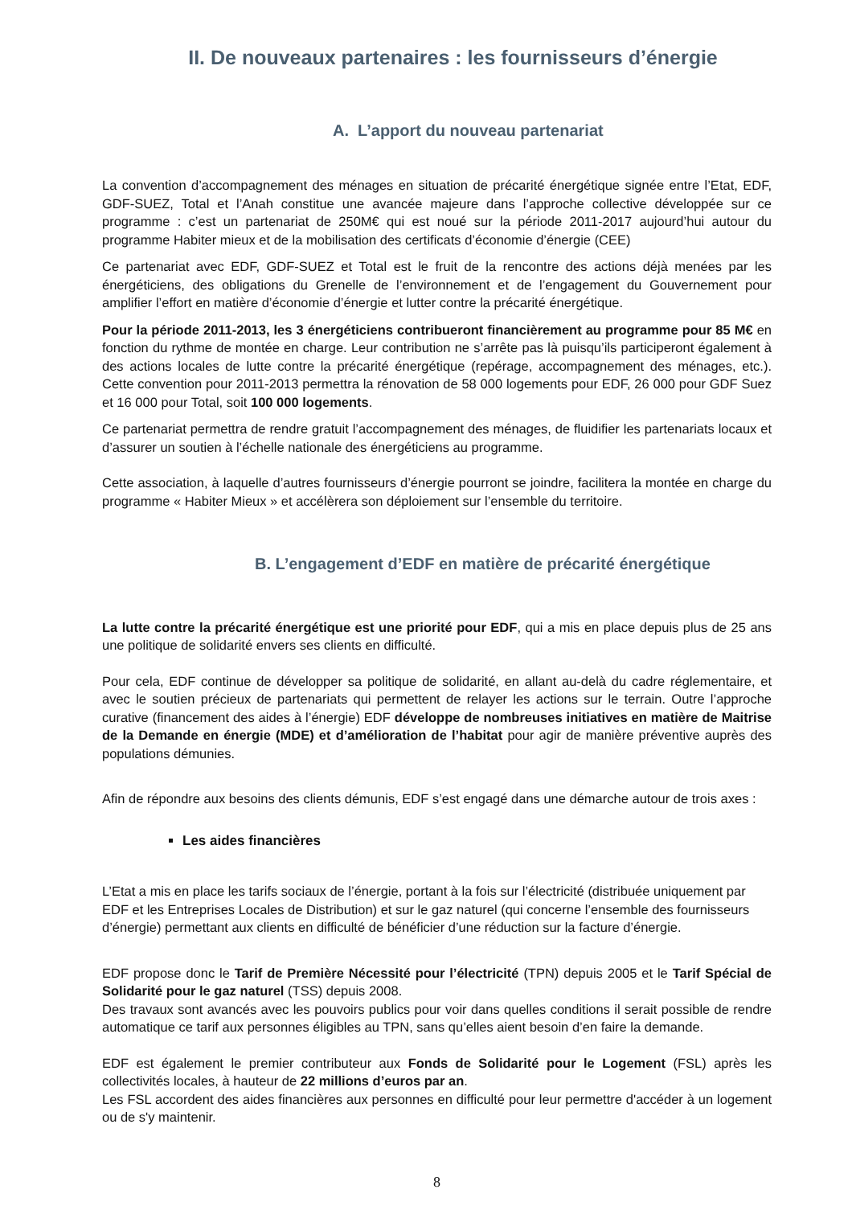II. De nouveaux partenaires : les fournisseurs d’énergie
A. L’apport du nouveau partenariat
La convention d’accompagnement des ménages en situation de précarité énergétique signée entre l’Etat, EDF, GDF-SUEZ, Total et l’Anah constitue une avancée majeure dans l’approche collective développée sur ce programme : c’est un partenariat de 250M€ qui est noué sur la période 2011-2017 aujourd’hui autour du programme Habiter mieux et de la mobilisation des certificats d’économie d’énergie (CEE)
Ce partenariat avec EDF, GDF-SUEZ et Total est le fruit de la rencontre des actions déjà menées par les énergéticiens, des obligations du Grenelle de l’environnement et de l’engagement du Gouvernement pour amplifier l’effort en matière d’économie d’énergie et lutter contre la précarité énergétique.
Pour la période 2011-2013, les 3 énergéticiens contribueront financièrement au programme pour 85 M€ en fonction du rythme de montée en charge. Leur contribution ne s’arrête pas là puisqu’ils participeront également à des actions locales de lutte contre la précarité énergétique (repérage, accompagnement des ménages, etc.). Cette convention pour 2011-2013 permettra la rénovation de 58 000 logements pour EDF, 26 000 pour GDF Suez et 16 000 pour Total, soit 100 000 logements.
Ce partenariat permettra de rendre gratuit l’accompagnement des ménages, de fluidifier les partenariats locaux et d’assurer un soutien à l’échelle nationale des énergéticiens au programme.
Cette association, à laquelle d’autres fournisseurs d’énergie pourront se joindre, facilitera la montée en charge du programme « Habiter Mieux » et accélèrera son déploiement sur l’ensemble du territoire.
B. L’engagement d’EDF en matière de précarité énergétique
La lutte contre la précarité énergétique est une priorité pour EDF, qui a mis en place depuis plus de 25 ans une politique de solidarité envers ses clients en difficulté.
Pour cela, EDF continue de développer sa politique de solidarité, en allant au-delà du cadre réglementaire, et avec le soutien précieux de partenariats qui permettent de relayer les actions sur le terrain. Outre l’approche curative (financement des aides à l’énergie) EDF développe de nombreuses initiatives en matière de Maitrise de la Demande en énergie (MDE) et d’amélioration de l’habitat pour agir de manière préventive auprès des populations démunies.
Afin de répondre aux besoins des clients démunis, EDF s’est engagé dans une démarche autour de trois axes :
Les aides financières
L’Etat a mis en place les tarifs sociaux de l’énergie, portant à la fois sur l’électricité (distribuée uniquement par EDF et les Entreprises Locales de Distribution) et sur le gaz naturel (qui concerne l’ensemble des fournisseurs d’énergie) permettant aux clients en difficulté de bénéficier d’une réduction sur la facture d’énergie.
EDF propose donc le Tarif de Première Nécessité pour l’électricité (TPN) depuis 2005 et le Tarif Spécial de Solidarité pour le gaz naturel (TSS) depuis 2008.
Des travaux sont avancés avec les pouvoirs publics pour voir dans quelles conditions il serait possible de rendre automatique ce tarif aux personnes éligibles au TPN, sans qu’elles aient besoin d’en faire la demande.
EDF est également le premier contributeur aux Fonds de Solidarité pour le Logement (FSL) après les collectivités locales, à hauteur de 22 millions d’euros par an.
Les FSL accordent des aides financières aux personnes en difficulté pour leur permettre d'accéder à un logement ou de s'y maintenir.
8